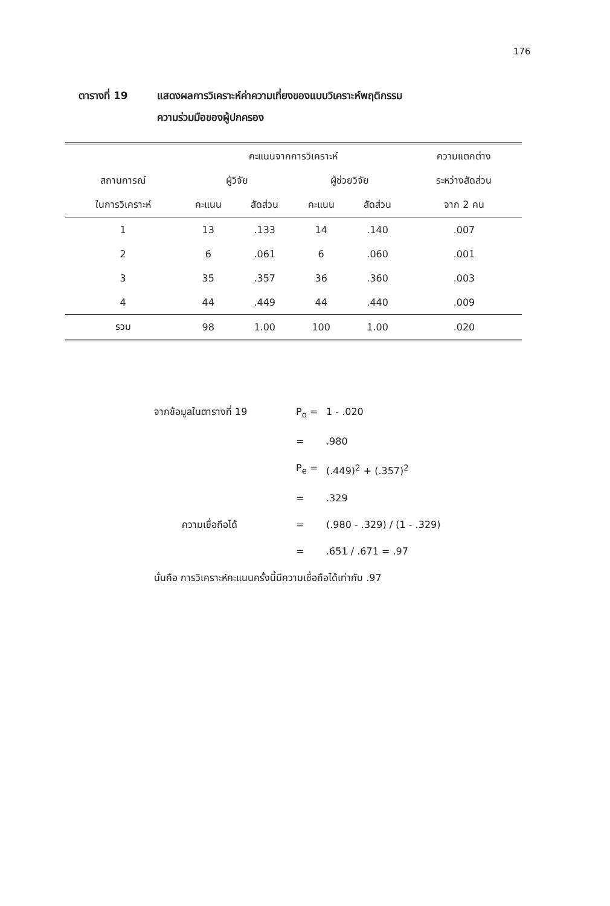176
ตารางที่ 19 แสดงผลการวิเคราะห์ค่าความเที่ยงของแบบวิเคราะห์พฤติกรรม
ความร่วมมือของผู้ปกครอง
| | คะแนนจากการวิเคราะห์ | | | | ความแตกต่าง |
| --- | --- | --- | --- | --- | --- |
| สถานการณ์ | ผู้วิจัย | | ผู้ช่วยวิจัย | | ระหว่างสัดส่วน |
| ในการวิเคราะห์ | คะแนน | สัดส่วน | คะแนน | สัดส่วน | จาก 2 คน |
| 1 | 13 | .133 | 14 | .140 | .007 |
| 2 | 6 | .061 | 6 | .060 | .001 |
| 3 | 35 | .357 | 36 | .360 | .003 |
| 4 | 44 | .449 | 44 | .440 | .009 |
| รวม | 98 | 1.00 | 100 | 1.00 | .020 |
จากข้อมูลในตารางที่ 19 P<sub>o</sub> = 1 - .020
= .980
P<sub>e</sub> = (.449)<sup>2</sup> + (.357)<sup>2</sup>
= .329
ความเชื่อถือได้ = (.980 - .329) / (1 - .329)
= .651 / .671 = .97
นั่นคือ การวิเคราะห์คะแนนครั้งนี้มีความเชื่อถือได้เท่ากับ .97